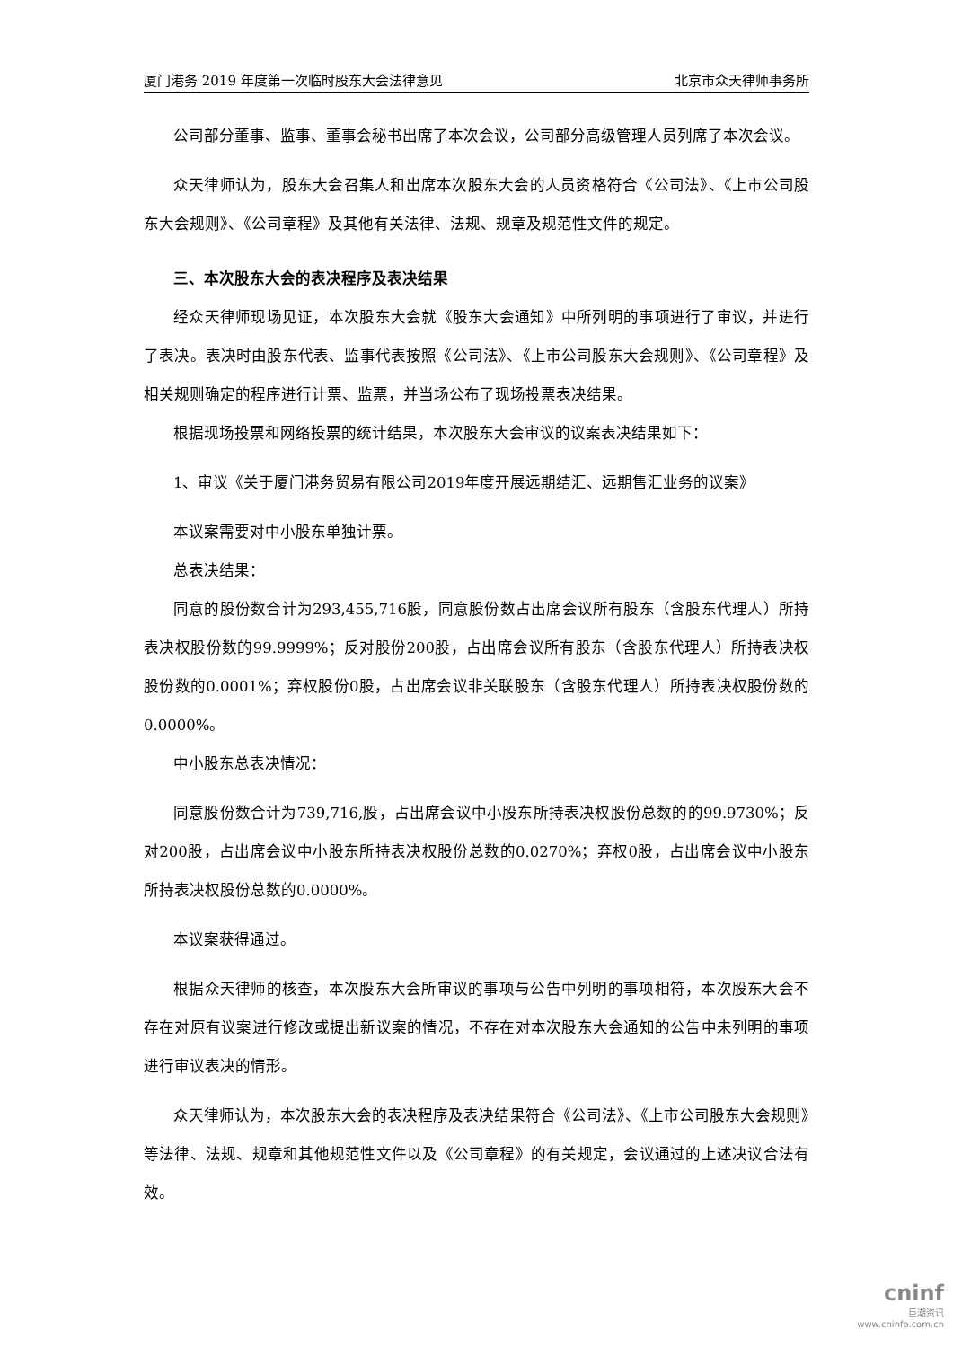厦门港务 2019 年度第一次临时股东大会法律意见 北京市众天律师事务所
公司部分董事、监事、董事会秘书出席了本次会议，公司部分高级管理人员列席了本次会议。
众天律师认为，股东大会召集人和出席本次股东大会的人员资格符合《公司法》、《上市公司股东大会规则》、《公司章程》及其他有关法律、法规、规章及规范性文件的规定。
三、本次股东大会的表决程序及表决结果
经众天律师现场见证，本次股东大会就《股东大会通知》中所列明的事项进行了审议，并进行了表决。表决时由股东代表、监事代表按照《公司法》、《上市公司股东大会规则》、《公司章程》及相关规则确定的程序进行计票、监票，并当场公布了现场投票表决结果。
根据现场投票和网络投票的统计结果，本次股东大会审议的议案表决结果如下：
1、审议《关于厦门港务贸易有限公司2019年度开展远期结汇、远期售汇业务的议案》
本议案需要对中小股东单独计票。
总表决结果：
同意的股份数合计为293,455,716股，同意股份数占出席会议所有股东（含股东代理人）所持表决权股份数的99.9999%；反对股份200股，占出席会议所有股东（含股东代理人）所持表决权股份数的0.0001%；弃权股份0股，占出席会议非关联股东（含股东代理人）所持表决权股份数的0.0000%。
中小股东总表决情况：
同意股份数合计为739,716,股，占出席会议中小股东所持表决权股份总数的的99.9730%；反对200股，占出席会议中小股东所持表决权股份总数的0.0270%；弃权0股，占出席会议中小股东所持表决权股份总数的0.0000%。
本议案获得通过。
根据众天律师的核查，本次股东大会所审议的事项与公告中列明的事项相符，本次股东大会不存在对原有议案进行修改或提出新议案的情况，不存在对本次股东大会通知的公告中未列明的事项进行审议表决的情形。
众天律师认为，本次股东大会的表决程序及表决结果符合《公司法》、《上市公司股东大会规则》等法律、法规、规章和其他规范性文件以及《公司章程》的有关规定，会议通过的上述决议合法有效。
cninf
巨潮资讯
www.cninfo.com.cn